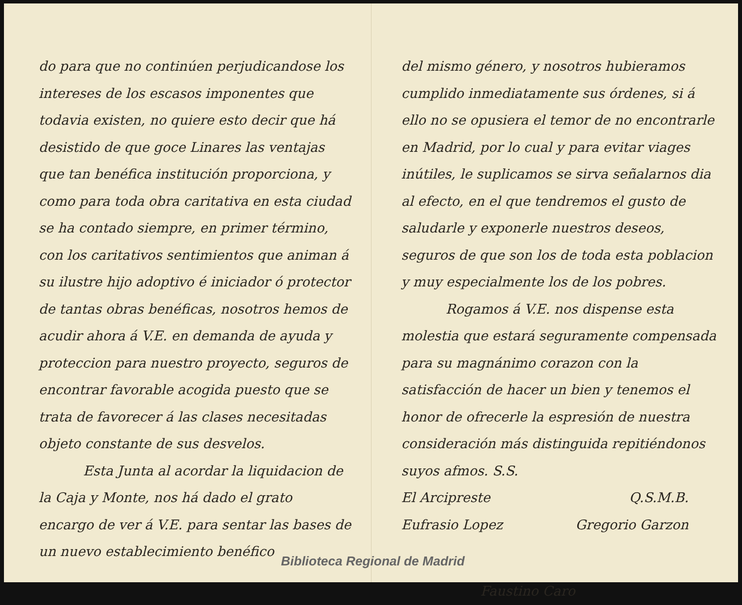do para que no continúen perjudicandose los intereses de los escasos imponentes que todavia existen, no quiere esto decir que há desistido de que goce Linares las ventajas que tan benéfica institución proporciona, y como para toda obra caritativa en esta ciudad se ha contado siempre, en primer término, con los caritativos sentimientos que animan á su ilustre hijo adoptivo é iniciador ó protector de tantas obras benéficas, nosotros hemos de acudir ahora á V.E. en demanda de ayuda y proteccion para nuestro proyecto, seguros de encontrar favorable acogida puesto que se trata de favorecer á las clases necesitadas objeto constante de sus desvelos.
Esta Junta al acordar la liquidacion de la Caja y Monte, nos há dado el grato encargo de ver á V.E. para sentar las bases de un nuevo establecimiento benéfico
del mismo género, y nosotros hubieramos cumplido inmediatamente sus órdenes, si á ello no se opusiera el temor de no encontrarle en Madrid, por lo cual y para evitar viages inútiles, le suplicamos se sirva señalarnos dia al efecto, en el que tendremos el gusto de saludarle y exponerle nuestros deseos, seguros de que son los de toda esta poblacion y muy especialmente los de los pobres.
Rogamos á V.E. nos dispense esta molestia que estará seguramente compensada para su magnánimo corazon con la satisfacción de hacer un bien y tenemos el honor de ofrecerle la espresión de nuestra consideración más distinguida repitiéndonos suyos afmos. S.S.
El Arcipreste Q.S.M.B.
Eufrasio Lopez Gregorio Garzon
Faustino Caro
Biblioteca Regional de Madrid